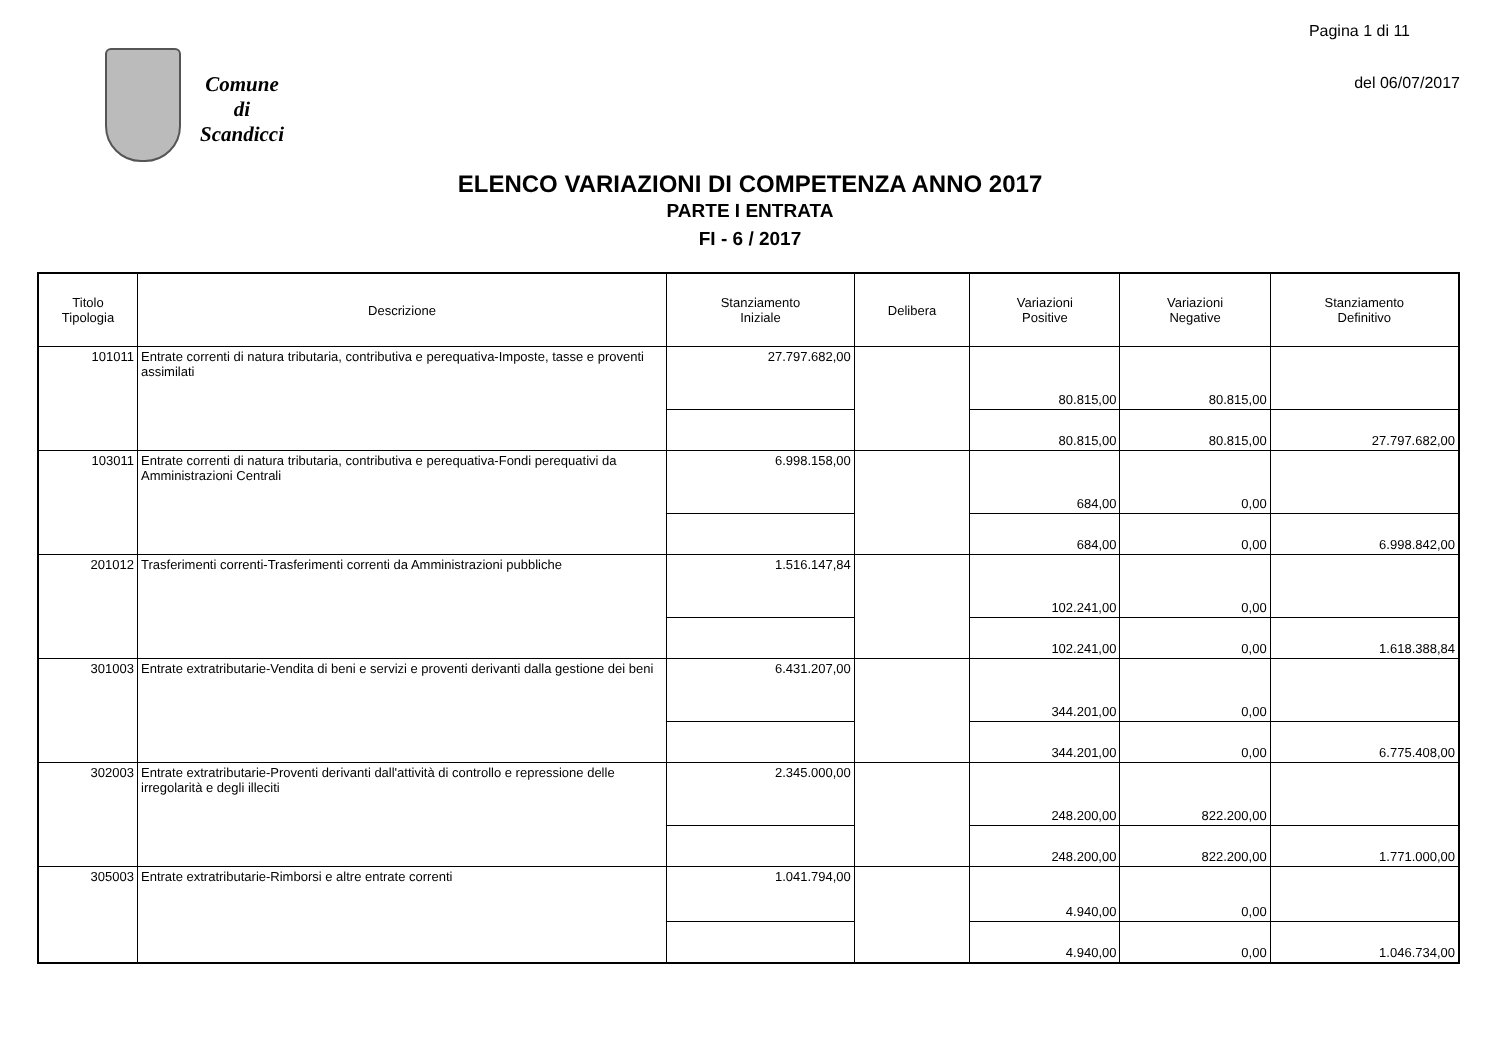Pagina 1 di 11
del 06/07/2017
Comune
di
Scandicci
ELENCO VARIAZIONI DI COMPETENZA ANNO 2017
PARTE I ENTRATA
FI - 6 / 2017
| Titolo Tipologia | Descrizione | Stanziamento Iniziale | Delibera | Variazioni Positive | Variazioni Negative | Stanziamento Definitivo |
| --- | --- | --- | --- | --- | --- | --- |
| 101011 | Entrate correnti di natura tributaria, contributiva e perequativa-Imposte, tasse e proventi assimilati | 27.797.682,00 | | 80.815,00 | 80.815,00 | |
| | | | | 80.815,00 | 80.815,00 | 27.797.682,00 |
| 103011 | Entrate correnti di natura tributaria, contributiva e perequativa-Fondi perequativi da Amministrazioni Centrali | 6.998.158,00 | | 684,00 | 0,00 | |
| | | | | 684,00 | 0,00 | 6.998.842,00 |
| 201012 | Trasferimenti correnti-Trasferimenti correnti da Amministrazioni pubbliche | 1.516.147,84 | | 102.241,00 | 0,00 | |
| | | | | 102.241,00 | 0,00 | 1.618.388,84 |
| 301003 | Entrate extratributarie-Vendita di beni e servizi e proventi derivanti dalla gestione dei beni | 6.431.207,00 | | 344.201,00 | 0,00 | |
| | | | | 344.201,00 | 0,00 | 6.775.408,00 |
| 302003 | Entrate extratributarie-Proventi derivanti dall'attività di controllo e repressione delle irregolarità e degli illeciti | 2.345.000,00 | | 248.200,00 | 822.200,00 | |
| | | | | 248.200,00 | 822.200,00 | 1.771.000,00 |
| 305003 | Entrate extratributarie-Rimborsi e altre entrate correnti | 1.041.794,00 | | 4.940,00 | 0,00 | |
| | | | | 4.940,00 | 0,00 | 1.046.734,00 |